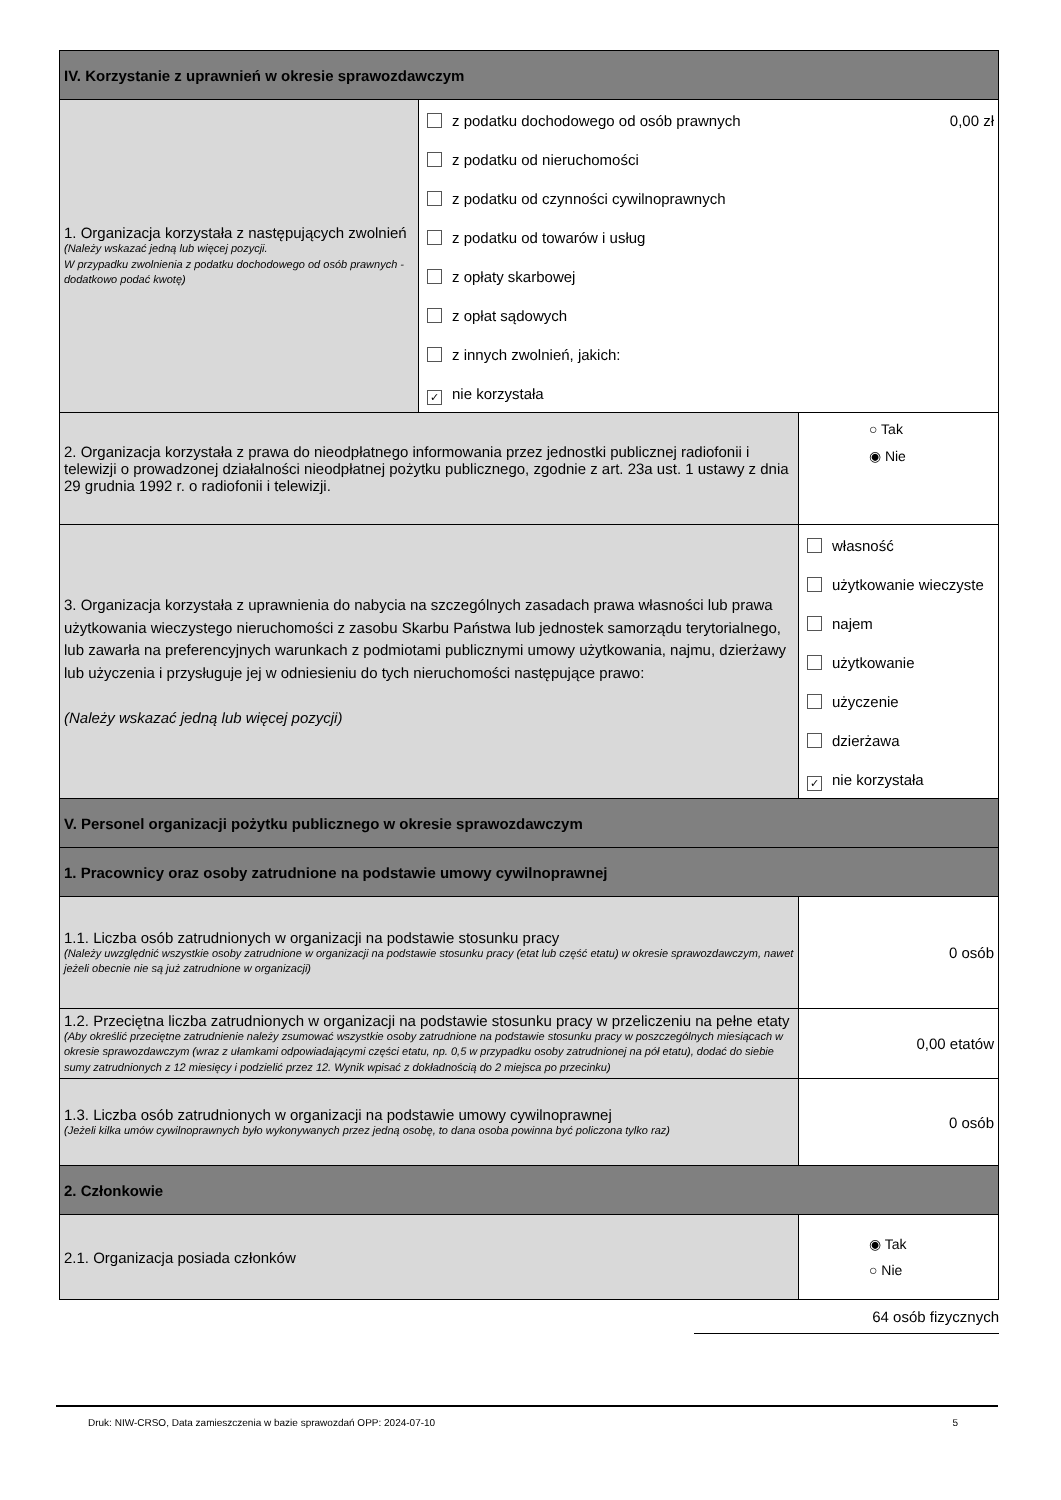| IV. Korzystanie z uprawnień w okresie sprawozdawczym | | |
| 1. Organizacja korzystała z następujących zwolnień (Należy wskazać jedną lub więcej pozycji. W przypadku zwolnienia z podatku dochodowego od osób prawnych - dodatkowo podać kwotę) | 0,00 zł z podatku dochodowego od osób prawnych z podatku od nieruchomości z podatku od czynności cywilnoprawnych z podatku od towarów i usług z opłaty skarbowej z opłat sądowych z innych zwolnień, jakich: ✓ nie korzystała | |
| 2. Organizacja korzystała z prawa do nieodpłatnego informowania przez jednostki publicznej radiofonii i telewizji o prowadzonej działalności nieodpłatnej pożytku publicznego, zgodnie z art. 23a ust. 1 ustawy z dnia 29 grudnia 1992 r. o radiofonii i telewizji. | | ○ Tak ◉ Nie |
| 3. Organizacja korzystała z uprawnienia do nabycia na szczególnych zasadach prawa własności lub prawa użytkowania wieczystego nieruchomości z zasobu Skarbu Państwa lub jednostek samorządu terytorialnego, lub zawarła na preferencyjnych warunkach z podmiotami publicznymi umowy użytkowania, najmu, dzierżawy lub użyczenia i przysługuje jej w odniesieniu do tych nieruchomości następujące prawo: (Należy wskazać jedną lub więcej pozycji) | | własność użytkowanie wieczyste najem użytkowanie użyczenie dzierżawa ✓ nie korzystała |
| V. Personel organizacji pożytku publicznego w okresie sprawozdawczym | | |
| 1. Pracownicy oraz osoby zatrudnione na podstawie umowy cywilnoprawnej | | |
| 1.1. Liczba osób zatrudnionych w organizacji na podstawie stosunku pracy (Należy uwzględnić wszystkie osoby zatrudnione w organizacji na podstawie stosunku pracy (etat lub część etatu) w okresie sprawozdawczym, nawet jeżeli obecnie nie są już zatrudnione w organizacji) | | 0 osób |
| 1.2. Przeciętna liczba zatrudnionych w organizacji na podstawie stosunku pracy w przeliczeniu na pełne etaty (Aby określić przeciętne zatrudnienie należy zsumować wszystkie osoby zatrudnione na podstawie stosunku pracy w poszczególnych miesiącach w okresie sprawozdawczym (wraz z ułamkami odpowiadającymi części etatu, np. 0,5 w przypadku osoby zatrudnionej na pół etatu), dodać do siebie sumy zatrudnionych z 12 miesięcy i podzielić przez 12. Wynik wpisać z dokładnością do 2 miejsca po przecinku) | | 0,00 etatów |
| 1.3. Liczba osób zatrudnionych w organizacji na podstawie umowy cywilnoprawnej (Jeżeli kilka umów cywilnoprawnych było wykonywanych przez jedną osobę, to dana osoba powinna być policzona tylko raz) | | 0 osób |
| 2. Członkowie | | |
| 2.1. Organizacja posiada członków | | ◉ Tak ○ Nie |
64 osób fizycznych
Druk: NIW-CRSO, Data zamieszczenia w bazie sprawozdań OPP: 2024-07-10 5